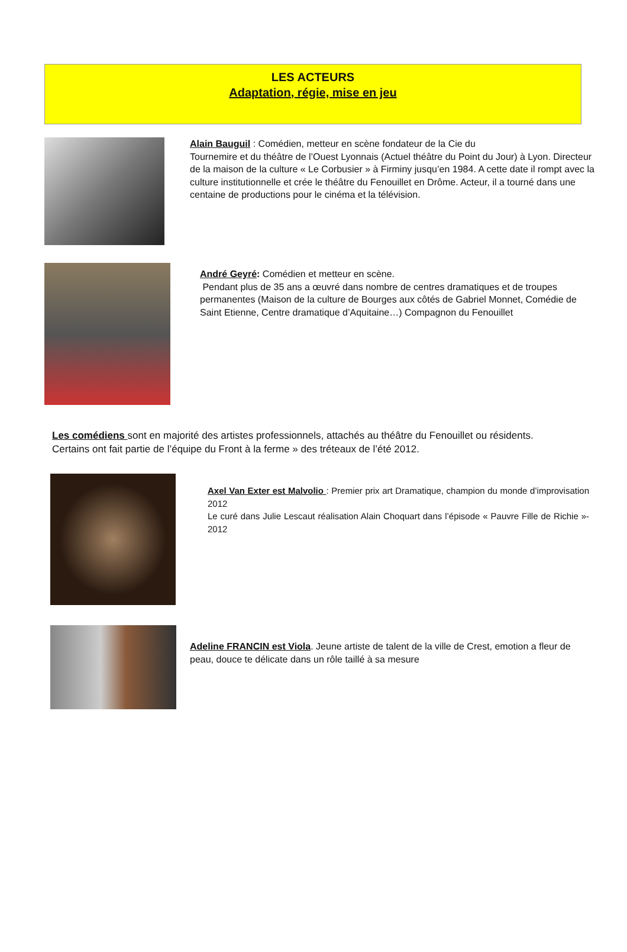LES ACTEURS
Adaptation, régie, mise en jeu
Alain Bauguil : Comédien, metteur en scène fondateur de la Cie du
Tournemire et du théâtre de l’Ouest Lyonnais (Actuel théâtre du Point du Jour) à Lyon. Directeur de la maison de la culture « Le Corbusier » à Firminy jusqu’en 1984. A cette date il rompt avec la culture institutionnelle et crée le théâtre du Fenouillet en Drôme. Acteur, il a tourné dans une centaine de productions pour le cinéma et la télévision.
André Geyré: Comédien et metteur en scène.
Pendant plus de 35 ans a œuvré dans nombre de centres dramatiques et de troupes permanentes (Maison de la culture de Bourges aux côtés de Gabriel Monnet, Comédie de Saint Etienne, Centre dramatique d’Aquitaine…) Compagnon du Fenouillet
Les comédiens sont en majorité des artistes professionnels, attachés au théâtre du Fenouillet ou résidents. Certains ont fait partie de l’équipe du Front à la ferme » des tréteaux de l’été 2012.
Axel Van Exter est Malvolio : Premier prix art Dramatique, champion du monde d’improvisation 2012
Le curé dans Julie Lescaut réalisation Alain Choquart dans l’épisode « Pauvre Fille de Richie »- 2012
Adeline FRANCIN est Viola. Jeune artiste de talent de la ville de Crest, emotion a fleur de peau, douce te délicate dans un rôle taillé à sa mesure